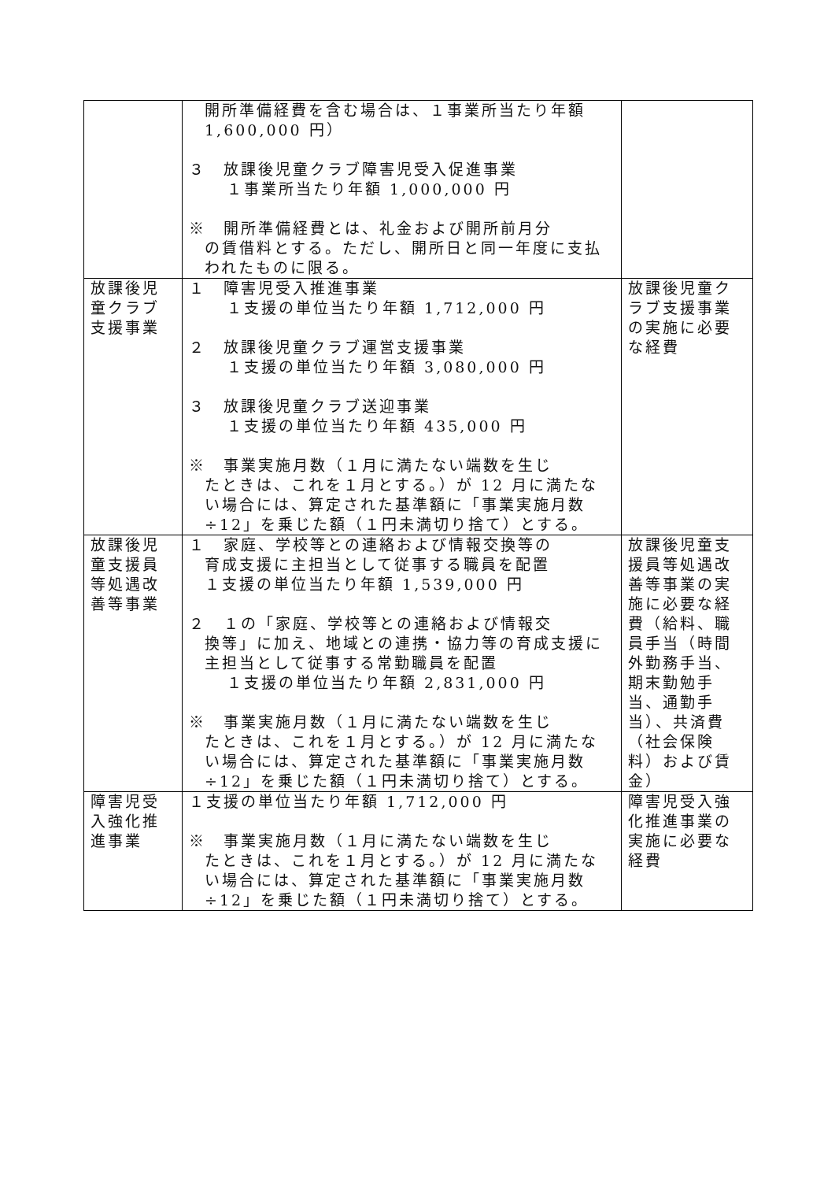| | 開所準備経費を含む場合は、１事業所当たり年額 1,600,000 円） ３ 放課後児童クラブ障害児受入促進事業 １事業所当たり年額 1,000,000 円 ※ 開所準備経費とは、礼金および開所前月分 の賃借料とする。ただし、開所日と同一年度に支払われたものに限る。 | |
| 放課後児童クラブ支援事業 | １ 障害児受入推進事業 １支援の単位当たり年額 1,712,000 円 ２ 放課後児童クラブ運営支援事業 １支援の単位当たり年額 3,080,000 円 ３ 放課後児童クラブ送迎事業 １支援の単位当たり年額 435,000 円 ※ 事業実施月数（１月に満たない端数を生じ たときは、これを１月とする。）が 12 月に満たない場合には、算定された基準額に「事業実施月数÷12」を乗じた額（１円未満切り捨て）とする。 | 放課後児童クラブ支援事業の実施に必要な経費 |
| 放課後児童支援員等処遇改善等事業 | １ 家庭、学校等との連絡および情報交換等の 育成支援に主担当として従事する職員を配置 １支援の単位当たり年額 1,539,000 円 ２ １の「家庭、学校等との連絡および情報交 換等」に加え、地域との連携・協力等の育成支援に主担当として従事する常勤職員を配置 １支援の単位当たり年額 2,831,000 円 ※ 事業実施月数（１月に満たない端数を生じ たときは、これを１月とする。）が 12 月に満たない場合には、算定された基準額に「事業実施月数÷12」を乗じた額（１円未満切り捨て）とする。 | 放課後児童支援員等処遇改善等事業の実施に必要な経費（給料、職員手当（時間外勤務手当、期末勤勉手当、通勤手当）、共済費（社会保険料）および賃金） |
| 障害児受入強化推進事業 | １支援の単位当たり年額 1,712,000 円 ※ 事業実施月数（１月に満たない端数を生じ たときは、これを１月とする。）が 12 月に満たない場合には、算定された基準額に「事業実施月数÷12」を乗じた額（１円未満切り捨て）とする。 | 障害児受入強化推進事業の実施に必要な経費 |